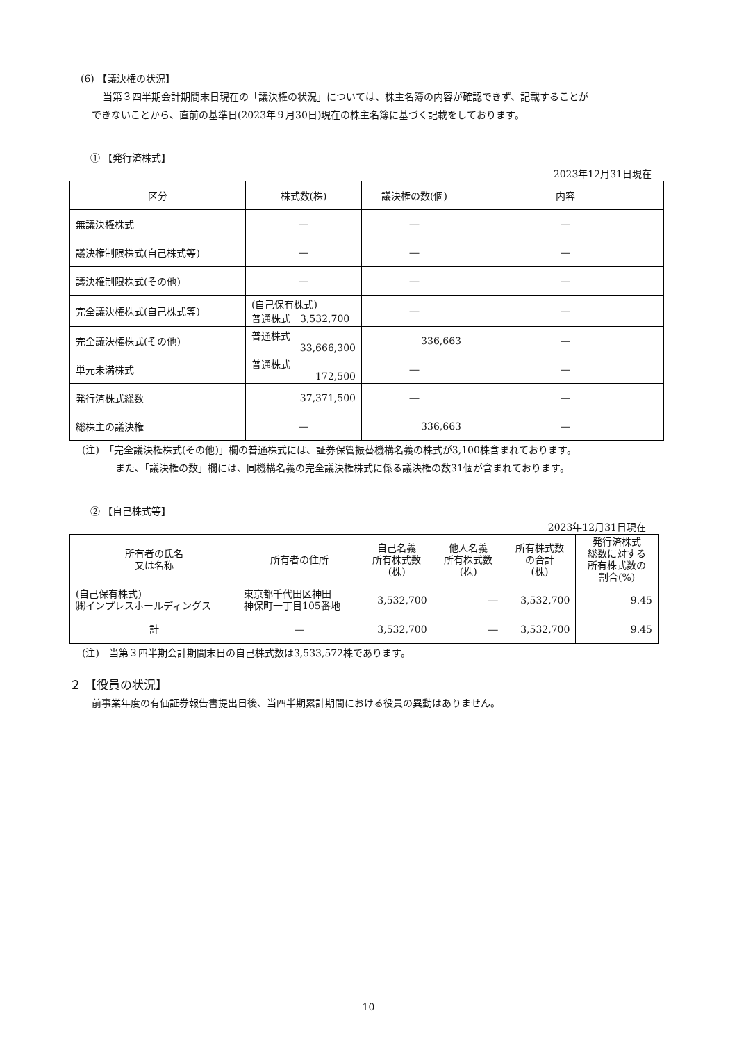(6) 【議決権の状況】
当第３四半期会計期間末日現在の「議決権の状況」については、株主名簿の内容が確認できず、記載することが
できないことから、直前の基準日(2023年９月30日)現在の株主名簿に基づく記載をしております。
① 【発行済株式】
2023年12月31日現在
| 区分 | 株式数(株) | 議決権の数(個) | 内容 |
| --- | --- | --- | --- |
| 無議決権株式 | ― | ― | ― |
| 議決権制限株式(自己株式等) | ― | ― | ― |
| 議決権制限株式(その他) | ― | ― | ― |
| 完全議決権株式(自己株式等) | (自己保有株式) 普通株式 3,532,700 | ― | ― |
| 完全議決権株式(その他) | 普通株式 33,666,300 | 336,663 | ― |
| 単元未満株式 | 普通株式 172,500 | ― | ― |
| 発行済株式総数 | 37,371,500 | ― | ― |
| 総株主の議決権 | ― | 336,663 | ― |
(注)　「完全議決権株式(その他)」欄の普通株式には、証券保管振替機構名義の株式が3,100株含まれております。
また、「議決権の数」欄には、同機構名義の完全議決権株式に係る議決権の数31個が含まれております。
② 【自己株式等】
2023年12月31日現在
| 所有者の氏名 又は名称 | 所有者の住所 | 自己名義 所有株式数 (株) | 他人名義 所有株式数 (株) | 所有株式数 の合計 (株) | 発行済株式 総数に対する 所有株式数の 割合(%) |
| --- | --- | --- | --- | --- | --- |
| (自己保有株式) ㈱インプレスホールディングス | 東京都千代田区神田 神保町一丁目105番地 | 3,532,700 | ― | 3,532,700 | 9.45 |
| 計 | ― | 3,532,700 | ― | 3,532,700 | 9.45 |
(注)　当第３四半期会計期間末日の自己株式数は3,533,572株であります。
２ 【役員の状況】
前事業年度の有価証券報告書提出日後、当四半期累計期間における役員の異動はありません。
10